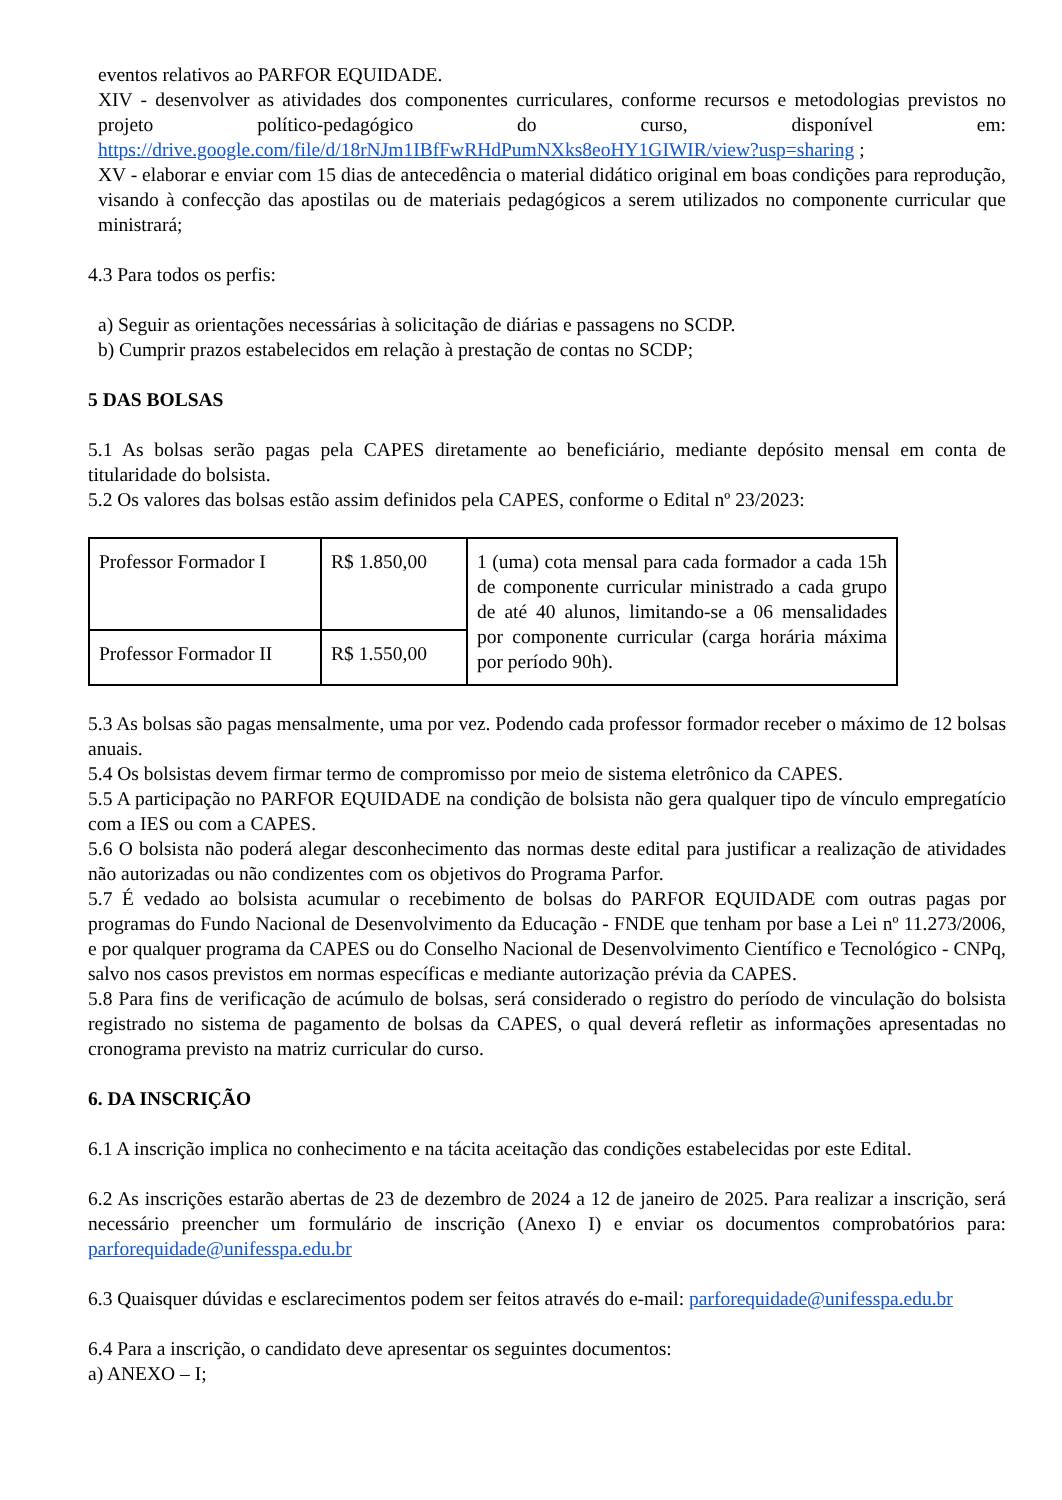eventos relativos ao PARFOR EQUIDADE.
XIV - desenvolver as atividades dos componentes curriculares, conforme recursos e metodologias previstos no projeto político-pedagógico do curso, disponível em: https://drive.google.com/file/d/18rNJm1IBfFwRHdPumNXks8eoHY1GIWIR/view?usp=sharing ;
XV - elaborar e enviar com 15 dias de antecedência o material didático original em boas condições para reprodução, visando à confecção das apostilas ou de materiais pedagógicos a serem utilizados no componente curricular que ministrará;
4.3 Para todos os perfis:
a) Seguir as orientações necessárias à solicitação de diárias e passagens no SCDP.
b) Cumprir prazos estabelecidos em relação à prestação de contas no SCDP;
5 DAS BOLSAS
5.1 As bolsas serão pagas pela CAPES diretamente ao beneficiário, mediante depósito mensal em conta de titularidade do bolsista.
5.2 Os valores das bolsas estão assim definidos pela CAPES, conforme o Edital nº 23/2023:
| Professor Formador I | R$ 1.850,00 | 1 (uma) cota mensal para cada formador a cada 15h de componente curricular ministrado a cada grupo de até 40 alunos, limitando-se a 06 mensalidades por componente curricular (carga horária máxima por período 90h). |
| Professor Formador II | R$ 1.550,00 | |
5.3 As bolsas são pagas mensalmente, uma por vez. Podendo cada professor formador receber o máximo de 12 bolsas anuais.
5.4 Os bolsistas devem firmar termo de compromisso por meio de sistema eletrônico da CAPES.
5.5 A participação no PARFOR EQUIDADE na condição de bolsista não gera qualquer tipo de vínculo empregatício com a IES ou com a CAPES.
5.6 O bolsista não poderá alegar desconhecimento das normas deste edital para justificar a realização de atividades não autorizadas ou não condizentes com os objetivos do Programa Parfor.
5.7 É vedado ao bolsista acumular o recebimento de bolsas do PARFOR EQUIDADE com outras pagas por programas do Fundo Nacional de Desenvolvimento da Educação - FNDE que tenham por base a Lei nº 11.273/2006, e por qualquer programa da CAPES ou do Conselho Nacional de Desenvolvimento Científico e Tecnológico - CNPq, salvo nos casos previstos em normas específicas e mediante autorização prévia da CAPES.
5.8 Para fins de verificação de acúmulo de bolsas, será considerado o registro do período de vinculação do bolsista registrado no sistema de pagamento de bolsas da CAPES, o qual deverá refletir as informações apresentadas no cronograma previsto na matriz curricular do curso.
6. DA INSCRIÇÃO
6.1 A inscrição implica no conhecimento e na tácita aceitação das condições estabelecidas por este Edital.
6.2 As inscrições estarão abertas de 23 de dezembro de 2024 a 12 de janeiro de 2025. Para realizar a inscrição, será necessário preencher um formulário de inscrição (Anexo I) e enviar os documentos comprobatórios para: parforequidade@unifesspa.edu.br
6.3 Quaisquer dúvidas e esclarecimentos podem ser feitos através do e-mail: parforequidade@unifesspa.edu.br
6.4 Para a inscrição, o candidato deve apresentar os seguintes documentos:
a) ANEXO – I;